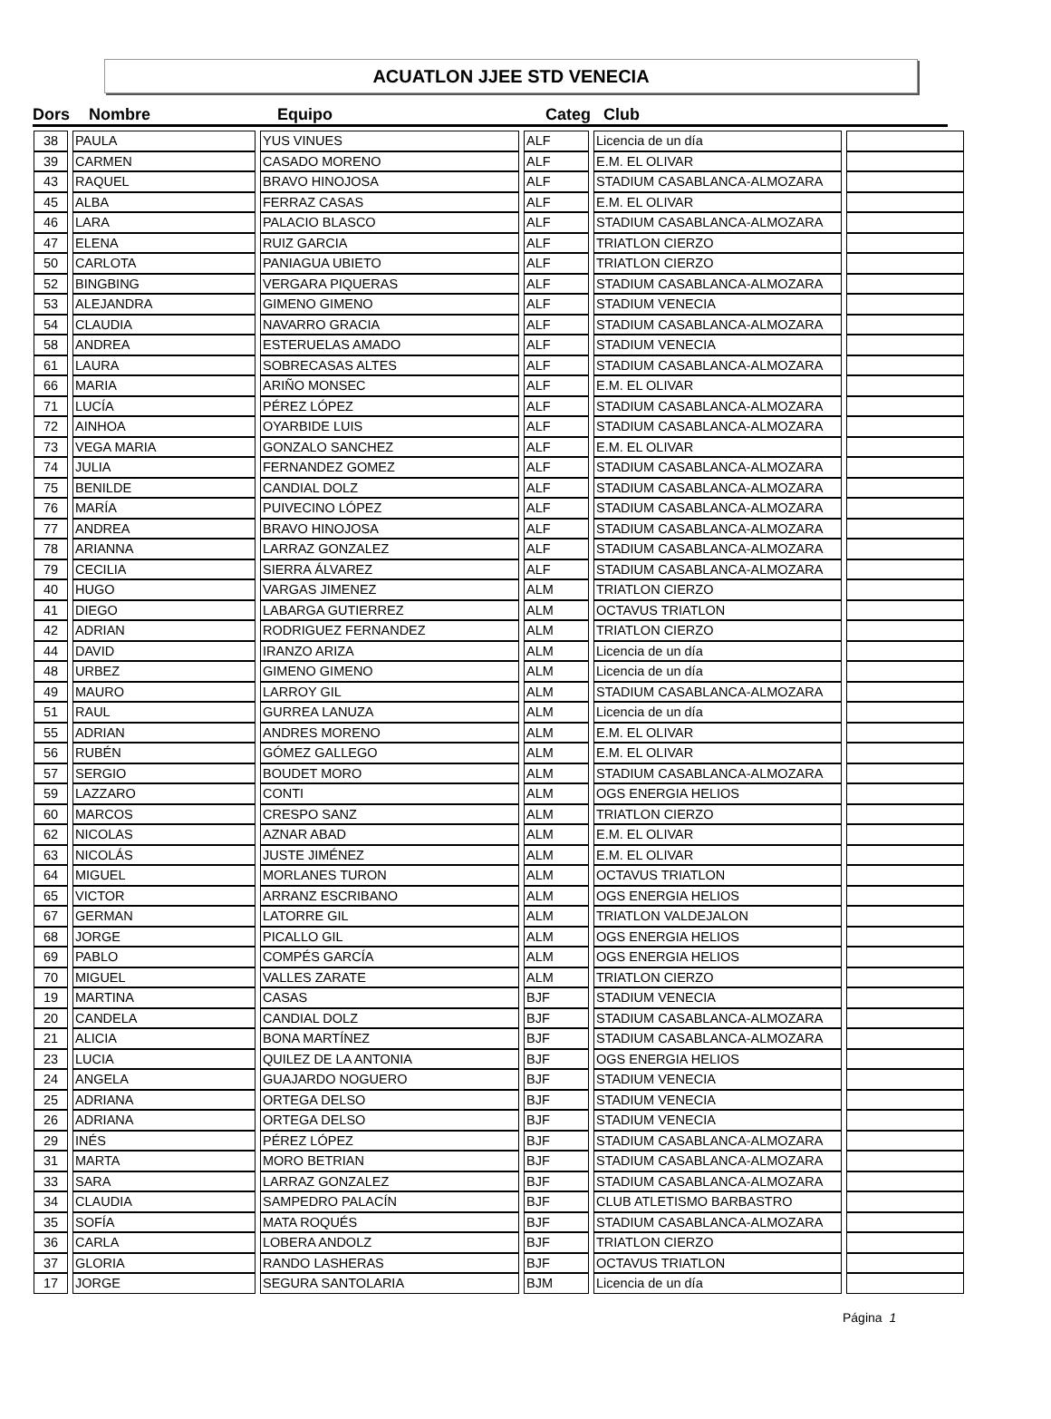ACUATLON JJEE STD VENECIA
| Dors | Nombre | Equipo | Categ | Club |
| --- | --- | --- | --- | --- |
| 38 | PAULA | YUS VINUES | ALF | Licencia de un día | |
| 39 | CARMEN | CASADO MORENO | ALF | E.M. EL OLIVAR | |
| 43 | RAQUEL | BRAVO HINOJOSA | ALF | STADIUM CASABLANCA-ALMOZARA | |
| 45 | ALBA | FERRAZ CASAS | ALF | E.M. EL OLIVAR | |
| 46 | LARA | PALACIO BLASCO | ALF | STADIUM CASABLANCA-ALMOZARA | |
| 47 | ELENA | RUIZ GARCIA | ALF | TRIATLON CIERZO | |
| 50 | CARLOTA | PANIAGUA UBIETO | ALF | TRIATLON CIERZO | |
| 52 | BINGBING | VERGARA PIQUERAS | ALF | STADIUM CASABLANCA-ALMOZARA | |
| 53 | ALEJANDRA | GIMENO GIMENO | ALF | STADIUM VENECIA | |
| 54 | CLAUDIA | NAVARRO GRACIA | ALF | STADIUM CASABLANCA-ALMOZARA | |
| 58 | ANDREA | ESTERUELAS AMADO | ALF | STADIUM VENECIA | |
| 61 | LAURA | SOBRECASAS ALTES | ALF | STADIUM CASABLANCA-ALMOZARA | |
| 66 | MARIA | ARIÑO MONSEC | ALF | E.M. EL OLIVAR | |
| 71 | LUCÍA | PÉREZ LÓPEZ | ALF | STADIUM CASABLANCA-ALMOZARA | |
| 72 | AINHOA | OYARBIDE LUIS | ALF | STADIUM CASABLANCA-ALMOZARA | |
| 73 | VEGA MARIA | GONZALO SANCHEZ | ALF | E.M. EL OLIVAR | |
| 74 | JULIA | FERNANDEZ GOMEZ | ALF | STADIUM CASABLANCA-ALMOZARA | |
| 75 | BENILDE | CANDIAL DOLZ | ALF | STADIUM CASABLANCA-ALMOZARA | |
| 76 | MARÍA | PUIVECINO LÓPEZ | ALF | STADIUM CASABLANCA-ALMOZARA | |
| 77 | ANDREA | BRAVO HINOJOSA | ALF | STADIUM CASABLANCA-ALMOZARA | |
| 78 | ARIANNA | LARRAZ GONZALEZ | ALF | STADIUM CASABLANCA-ALMOZARA | |
| 79 | CECILIA | SIERRA ÁLVAREZ | ALF | STADIUM CASABLANCA-ALMOZARA | |
| 40 | HUGO | VARGAS JIMENEZ | ALM | TRIATLON CIERZO | |
| 41 | DIEGO | LABARGA GUTIERREZ | ALM | OCTAVUS TRIATLON | |
| 42 | ADRIAN | RODRIGUEZ FERNANDEZ | ALM | TRIATLON CIERZO | |
| 44 | DAVID | IRANZO ARIZA | ALM | Licencia de un día | |
| 48 | URBEZ | GIMENO GIMENO | ALM | Licencia de un día | |
| 49 | MAURO | LARROY GIL | ALM | STADIUM CASABLANCA-ALMOZARA | |
| 51 | RAUL | GURREA LANUZA | ALM | Licencia de un día | |
| 55 | ADRIAN | ANDRES MORENO | ALM | E.M. EL OLIVAR | |
| 56 | RUBÉN | GÓMEZ GALLEGO | ALM | E.M. EL OLIVAR | |
| 57 | SERGIO | BOUDET MORO | ALM | STADIUM CASABLANCA-ALMOZARA | |
| 59 | LAZZARO | CONTI | ALM | OGS ENERGIA HELIOS | |
| 60 | MARCOS | CRESPO SANZ | ALM | TRIATLON CIERZO | |
| 62 | NICOLAS | AZNAR ABAD | ALM | E.M. EL OLIVAR | |
| 63 | NICOLÁS | JUSTE JIMÉNEZ | ALM | E.M. EL OLIVAR | |
| 64 | MIGUEL | MORLANES TURON | ALM | OCTAVUS TRIATLON | |
| 65 | VICTOR | ARRANZ ESCRIBANO | ALM | OGS ENERGIA HELIOS | |
| 67 | GERMAN | LATORRE GIL | ALM | TRIATLON VALDEJALON | |
| 68 | JORGE | PICALLO GIL | ALM | OGS ENERGIA HELIOS | |
| 69 | PABLO | COMPÉS GARCÍA | ALM | OGS ENERGIA HELIOS | |
| 70 | MIGUEL | VALLES ZARATE | ALM | TRIATLON CIERZO | |
| 19 | MARTINA | CASAS | BJF | STADIUM VENECIA | |
| 20 | CANDELA | CANDIAL DOLZ | BJF | STADIUM CASABLANCA-ALMOZARA | |
| 21 | ALICIA | BONA MARTÍNEZ | BJF | STADIUM CASABLANCA-ALMOZARA | |
| 23 | LUCIA | QUILEZ DE LA ANTONIA | BJF | OGS ENERGIA HELIOS | |
| 24 | ANGELA | GUAJARDO NOGUERO | BJF | STADIUM VENECIA | |
| 25 | ADRIANA | ORTEGA DELSO | BJF | STADIUM VENECIA | |
| 26 | ADRIANA | ORTEGA DELSO | BJF | STADIUM VENECIA | |
| 29 | INÉS | PÉREZ LÓPEZ | BJF | STADIUM CASABLANCA-ALMOZARA | |
| 31 | MARTA | MORO BETRIAN | BJF | STADIUM CASABLANCA-ALMOZARA | |
| 33 | SARA | LARRAZ GONZALEZ | BJF | STADIUM CASABLANCA-ALMOZARA | |
| 34 | CLAUDIA | SAMPEDRO PALACÍN | BJF | CLUB ATLETISMO BARBASTRO | |
| 35 | SOFÍA | MATA ROQUÉS | BJF | STADIUM CASABLANCA-ALMOZARA | |
| 36 | CARLA | LOBERA ANDOLZ | BJF | TRIATLON CIERZO | |
| 37 | GLORIA | RANDO LASHERAS | BJF | OCTAVUS TRIATLON | |
| 17 | JORGE | SEGURA SANTOLARIA | BJM | Licencia de un día | |
Página 1